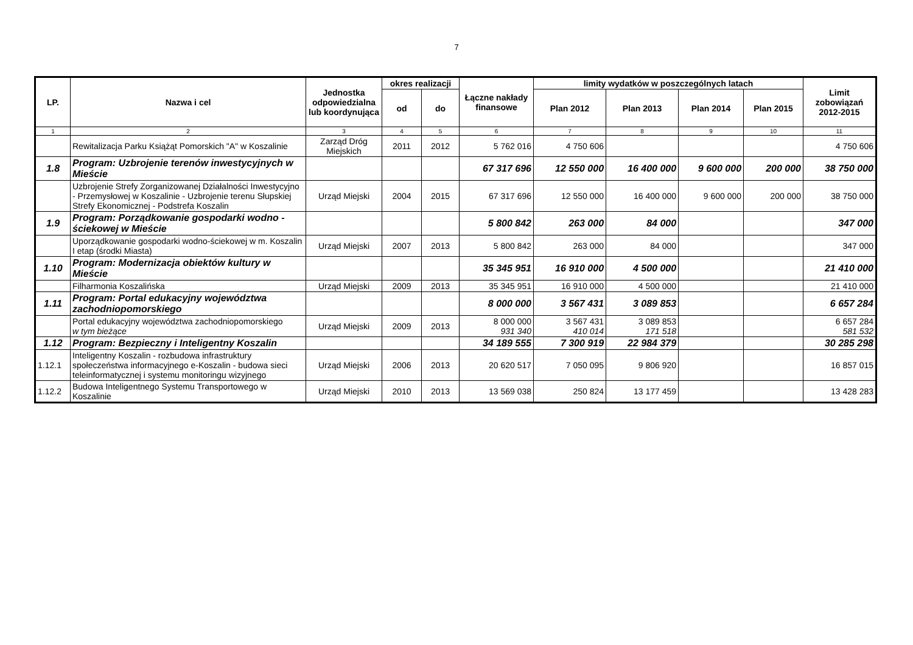7
| LP. | Nazwa i cel | Jednostka odpowiedzialna lub koordynująca | okres realizacji | | Łączne nakłady finansowe | limity wydatków w poszczególnych latach | | | | Limit zobowiązań 2012-2015 |
| --- | --- | --- | --- | --- | --- | --- | --- | --- | --- | --- |
| | | | od | do | | Plan 2012 | Plan 2013 | Plan 2014 | Plan 2015 | |
| 1 | 2 | 3 | 4 | 5 | 6 | 7 | 8 | 9 | 10 | 11 |
| | Rewitalizacja Parku Książąt Pomorskich "A" w Koszalinie | Zarząd Dróg Miejskich | 2011 | 2012 | 5 762 016 | 4 750 606 | | | | 4 750 606 |
| 1.8 | Program: Uzbrojenie terenów inwestycyjnych w Mieście | | | | 67 317 696 | 12 550 000 | 16 400 000 | 9 600 000 | 200 000 | 38 750 000 |
| | Uzbrojenie Strefy Zorganizowanej Działalności Inwestycyjno - Przemysłowej w Koszalinie - Uzbrojenie terenu Słupskiej Strefy Ekonomicznej - Podstrefa Koszalin | Urząd Miejski | 2004 | 2015 | 67 317 696 | 12 550 000 | 16 400 000 | 9 600 000 | 200 000 | 38 750 000 |
| 1.9 | Program: Porządkowanie gospodarki wodno - ściekowej w Mieście | | | | 5 800 842 | 263 000 | 84 000 | | | 347 000 |
| | Uporządkowanie gospodarki wodno-ściekowej w m. Koszalin I etap (środki Miasta) | Urząd Miejski | 2007 | 2013 | 5 800 842 | 263 000 | 84 000 | | | 347 000 |
| 1.10 | Program: Modernizacja obiektów kultury w Mieście | | | | 35 345 951 | 16 910 000 | 4 500 000 | | | 21 410 000 |
| | Filharmonia Koszalińska | Urząd Miejski | 2009 | 2013 | 35 345 951 | 16 910 000 | 4 500 000 | | | 21 410 000 |
| 1.11 | Program: Portal edukacyjny województwa zachodniopomorskiego | | | | 8 000 000 | 3 567 431 | 3 089 853 | | | 6 657 284 |
| | Portal edukacyjny województwa zachodniopomorskiego w tym bieżące | Urząd Miejski | 2009 | 2013 | 8 000 000 931 340 | 3 567 431 410 014 | 3 089 853 171 518 | | | 6 657 284 581 532 |
| 1.12 | Program: Bezpieczny i Inteligentny Koszalin | | | | 34 189 555 | 7 300 919 | 22 984 379 | | | 30 285 298 |
| 1.12.1 | Inteligentny Koszalin - rozbudowa infrastruktury społeczeństwa informacyjnego e-Koszalin - budowa sieci teleinformatycznej i systemu monitoringu wizyjnego | Urząd Miejski | 2006 | 2013 | 20 620 517 | 7 050 095 | 9 806 920 | | | 16 857 015 |
| 1.12.2 | Budowa Inteligentnego Systemu Transportowego w Koszalinie | Urząd Miejski | 2010 | 2013 | 13 569 038 | 250 824 | 13 177 459 | | | 13 428 283 |